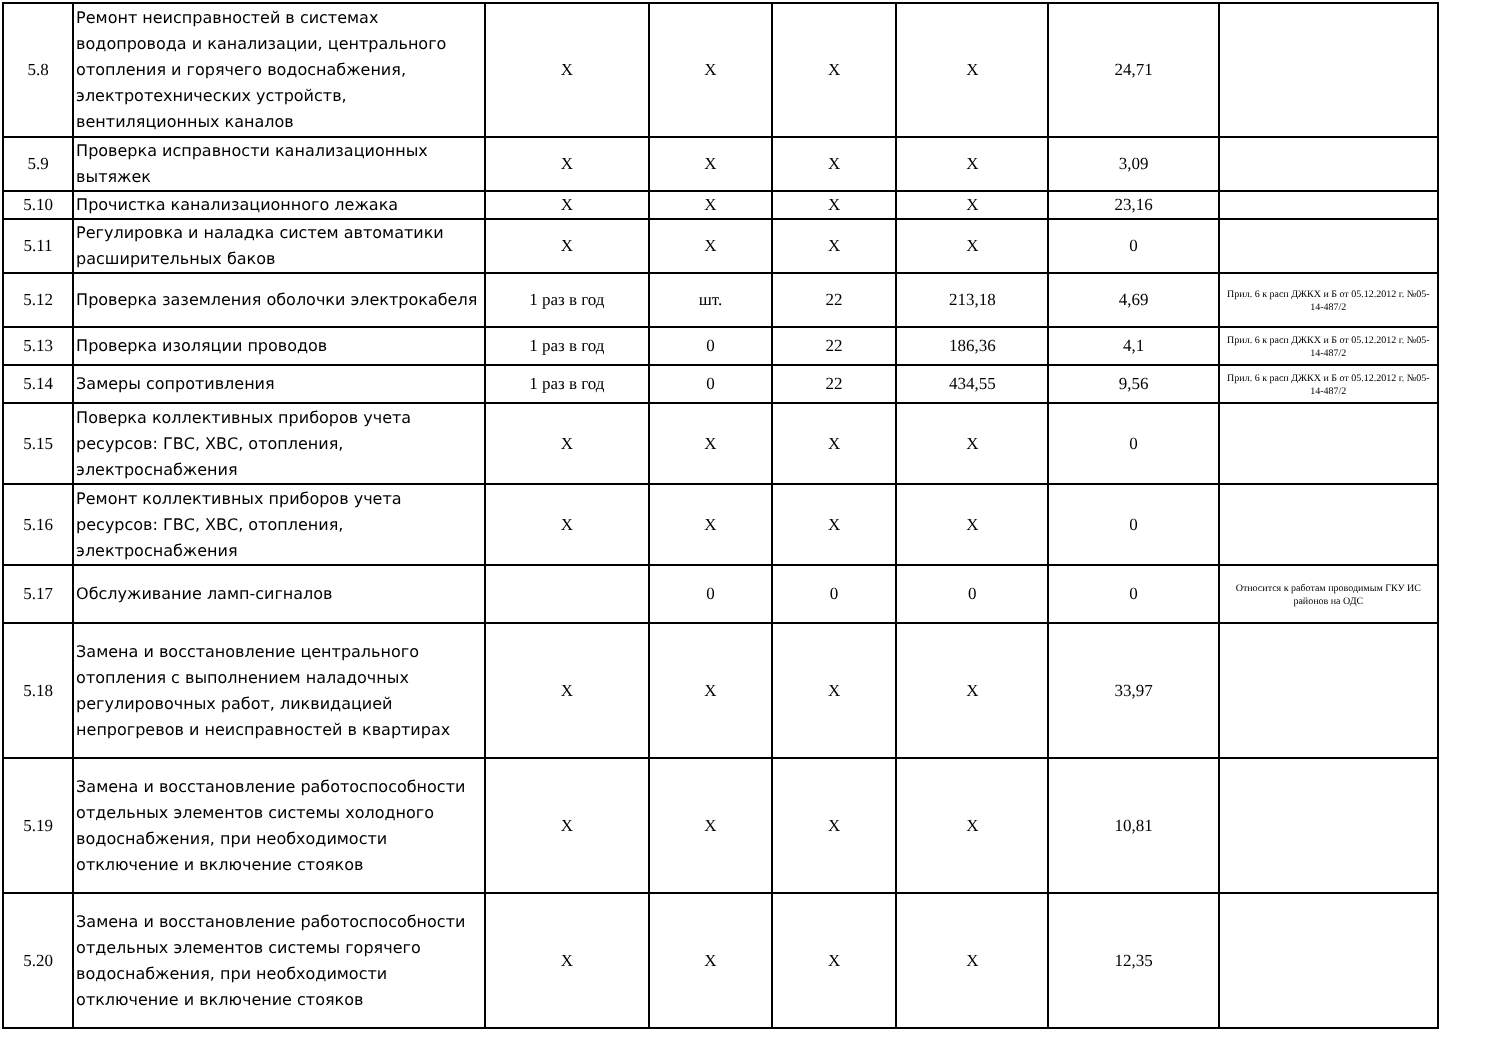| 5.8 | Ремонт неисправностей в системах водопровода и канализации, центрального отопления и горячего водоснабжения, электротехнических устройств, вентиляционных каналов | X | X | X | X | 24,71 | |
| 5.9 | Проверка исправности канализационных вытяжек | X | X | X | X | 3,09 | |
| 5.10 | Прочистка канализационного лежака | X | X | X | X | 23,16 | |
| 5.11 | Регулировка и наладка систем автоматики расширительных баков | X | X | X | X | 0 | |
| 5.12 | Проверка заземления оболочки электрокабеля | 1 раз в год | шт. | 22 | 213,18 | 4,69 | Прил. 6 к расп ДЖКХ и Б от 05.12.2012 г. №05-14-487/2 |
| 5.13 | Проверка изоляции проводов | 1 раз в год | 0 | 22 | 186,36 | 4,1 | Прил. 6 к расп ДЖКХ и Б от 05.12.2012 г. №05-14-487/2 |
| 5.14 | Замеры сопротивления | 1 раз в год | 0 | 22 | 434,55 | 9,56 | Прил. 6 к расп ДЖКХ и Б от 05.12.2012 г. №05-14-487/2 |
| 5.15 | Поверка коллективных приборов учета ресурсов: ГВС, ХВС, отопления, электроснабжения | X | X | X | X | 0 | |
| 5.16 | Ремонт коллективных приборов учета ресурсов: ГВС, ХВС, отопления, электроснабжения | X | X | X | X | 0 | |
| 5.17 | Обслуживание ламп-сигналов | | 0 | 0 | 0 | 0 | Относится к работам проводимым ГКУ ИС районов на ОДС |
| 5.18 | Замена и восстановление центрального отопления с выполнением наладочных регулировочных работ, ликвидацией непрогревов и неисправностей в квартирах | X | X | X | X | 33,97 | |
| 5.19 | Замена и восстановление работоспособности отдельных элементов системы холодного водоснабжения, при необходимости отключение и включение стояков | X | X | X | X | 10,81 | |
| 5.20 | Замена и восстановление работоспособности отдельных элементов системы горячего водоснабжения, при необходимости отключение и включение стояков | X | X | X | X | 12,35 | |